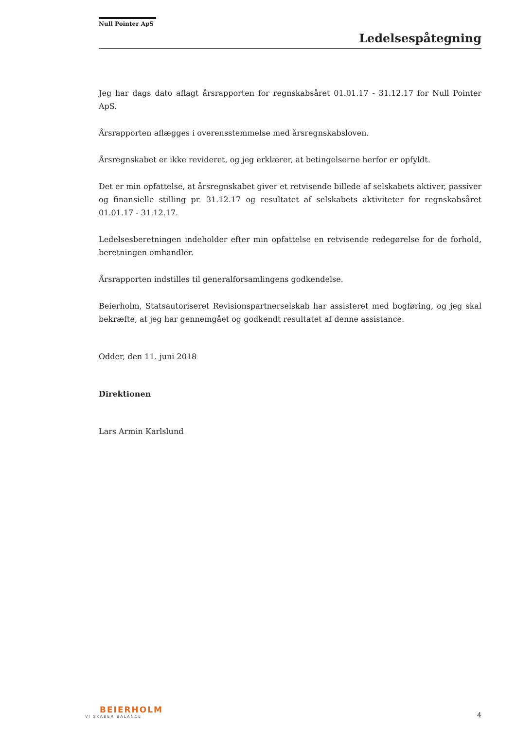Null Pointer ApS
Ledelsespåtegning
Jeg har dags dato aflagt årsrapporten for regnskabsåret 01.01.17 - 31.12.17 for Null Pointer ApS.
Årsrapporten aflægges i overensstemmelse med årsregnskabsloven.
Årsregnskabet er ikke revideret, og jeg erklærer, at betingelserne herfor er opfyldt.
Det er min opfattelse, at årsregnskabet giver et retvisende billede af selskabets aktiver, passiver og finansielle stilling pr. 31.12.17 og resultatet af selskabets aktiviteter for regnskabsåret 01.01.17 - 31.12.17.
Ledelsesberetningen indeholder efter min opfattelse en retvisende redegørelse for de forhold, beretningen omhandler.
Årsrapporten indstilles til generalforsamlingens godkendelse.
Beierholm, Statsautoriseret Revisionspartnerselskab har assisteret med bogføring, og jeg skal bekræfte, at jeg har gennemgået og godkendt resultatet af denne assistance.
Odder, den 11. juni 2018
Direktionen
Lars Armin Karlslund
BEIERHOLM
VI SKABER BALANCE
4